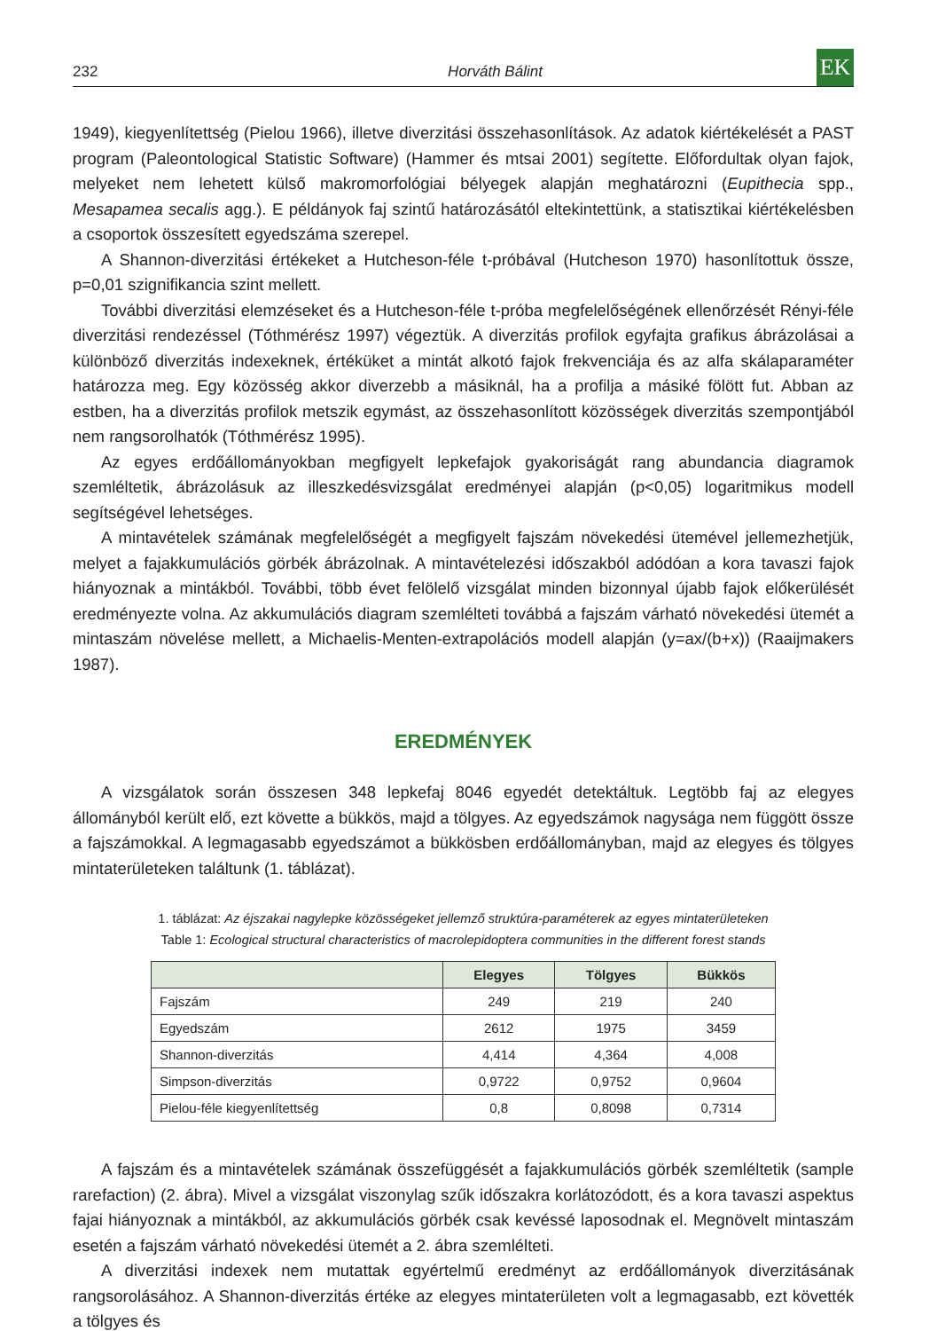232 Horváth Bálint EK
1949), kiegyenlítettség (Pielou 1966), illetve diverzitási összehasonlítások. Az adatok kiértékelését a PAST program (Paleontological Statistic Software) (Hammer és mtsai 2001) segítette. Előfordultak olyan fajok, melyeket nem lehetett külső makromorfológiai bélyegek alapján meghatározni (Eupithecia spp., Mesapamea secalis agg.). E példányok faj szintű határozásától eltekintettünk, a statisztikai kiértékelésben a csoportok összesített egyedszáma szerepel.
A Shannon-diverzitási értékeket a Hutcheson-féle t-próbával (Hutcheson 1970) hasonlítottuk össze, p=0,01 szignifikancia szint mellett.
További diverzitási elemzéseket és a Hutcheson-féle t-próba megfelelőségének ellenőrzését Rényi-féle diverzitási rendezéssel (Tóthmérész 1997) végeztük. A diverzitás profilok egyfajta grafikus ábrázolásai a különböző diverzitás indexeknek, értéküket a mintát alkotó fajok frekvenciája és az alfa skálaparaméter határozza meg. Egy közösség akkor diverzebb a másiknál, ha a profilja a másiké fölött fut. Abban az estben, ha a diverzitás profilok metszik egymást, az összehasonlított közösségek diverzitás szempontjából nem rangsorolhatók (Tóthmérész 1995).
Az egyes erdőállományokban megfigyelt lepkefajok gyakoriságát rang abundancia diagramok szemléltetik, ábrázolásuk az illeszkedésvizsgálat eredményei alapján (p<0,05) logaritmikus modell segítségével lehetséges.
A mintavételek számának megfelelőségét a megfigyelt fajszám növekedési ütemével jellemezhetjük, melyet a fajakkumulációs görbék ábrázolnak. A mintavételezési időszakból adódóan a kora tavaszi fajok hiányoznak a mintákból. További, több évet felölelő vizsgálat minden bizonnyal újabb fajok előkerülését eredményezte volna. Az akkumulációs diagram szemlélteti továbbá a fajszám várható növekedési ütemét a mintaszám növelése mellett, a Michaelis-Menten-extrapolációs modell alapján (y=ax/(b+x)) (Raaijmakers 1987).
EREDMÉNYEK
A vizsgálatok során összesen 348 lepkefaj 8046 egyedét detektáltuk. Legtöbb faj az elegyes állományból került elő, ezt követte a bükkös, majd a tölgyes. Az egyedszámok nagysága nem függött össze a fajszámokkal. A legmagasabb egyedszámot a bükkösben erdőállományban, majd az elegyes és tölgyes mintaterületeken találtunk (1. táblázat).
1. táblázat: Az éjszakai nagylepke közösségeket jellemző struktúra-paraméterek az egyes mintaterületeken
Table 1: Ecological structural characteristics of macrolepidoptera communities in the different forest stands
| | Elegyes | Tölgyes | Bükkös |
| --- | --- | --- | --- |
| Fajszám | 249 | 219 | 240 |
| Egyedszám | 2612 | 1975 | 3459 |
| Shannon-diverzitás | 4,414 | 4,364 | 4,008 |
| Simpson-diverzitás | 0,9722 | 0,9752 | 0,9604 |
| Pielou-féle kiegyenlítettség | 0,8 | 0,8098 | 0,7314 |
A fajszám és a mintavételek számának összefüggését a fajakkumulációs görbék szemléltetik (sample rarefaction) (2. ábra). Mivel a vizsgálat viszonylag szűk időszakra korlátozódott, és a kora tavaszi aspektus fajai hiányoznak a mintákból, az akkumulációs görbék csak kevéssé laposodnak el. Megnövelt mintaszám esetén a fajszám várható növekedési ütemét a 2. ábra szemlélteti.
A diverzitási indexek nem mutattak egyértelmű eredményt az erdőállományok diverzitásának rangsorolásához. A Shannon-diverzitás értéke az elegyes mintaterületen volt a legmagasabb, ezt követték a tölgyes és